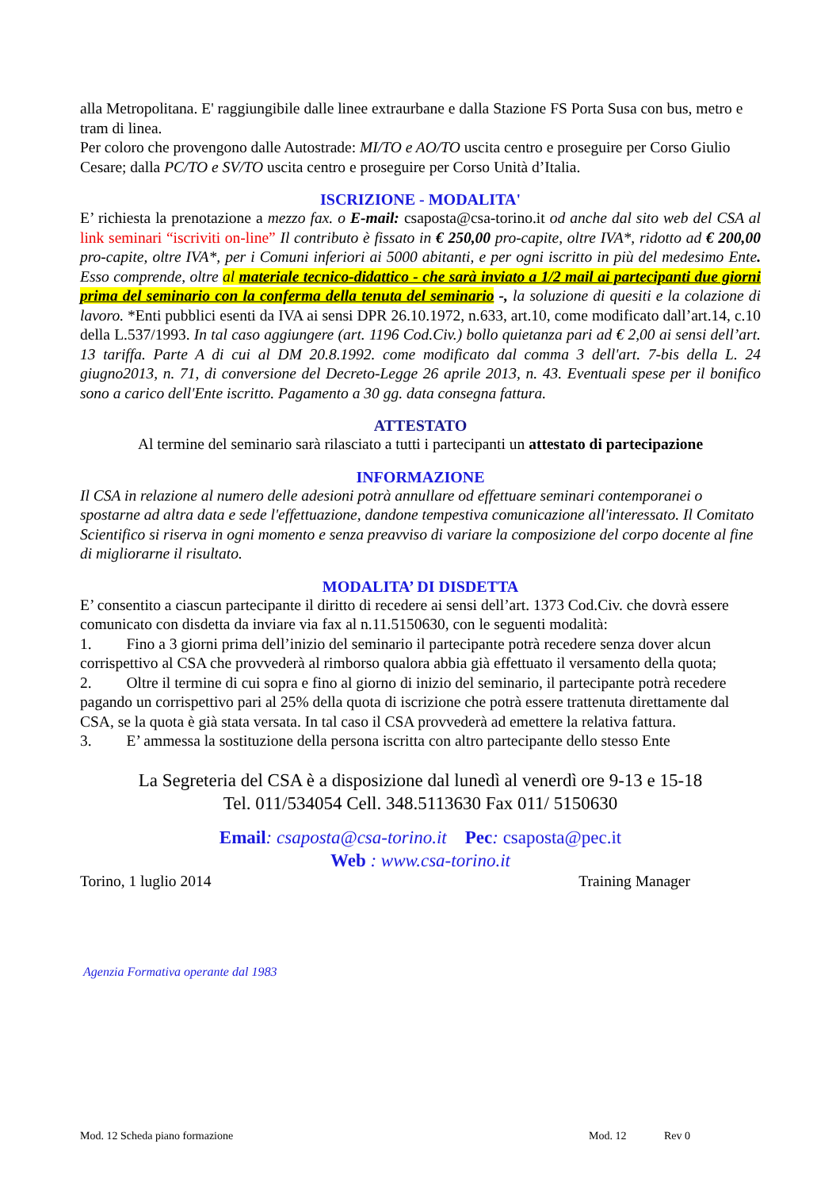alla Metropolitana. E' raggiungibile dalle linee extraurbane e dalla Stazione FS Porta Susa con bus, metro e tram di linea.
Per coloro che provengono dalle Autostrade: MI/TO e AO/TO uscita centro e proseguire per Corso Giulio Cesare; dalla PC/TO e SV/TO uscita centro e proseguire per Corso Unità d’Italia.
ISCRIZIONE - MODALITA'
E’ richiesta la prenotazione a mezzo fax. o E-mail: csaposta@csa-torino.it od anche dal sito web del CSA al link seminari “iscriviti on-line” Il contributo è fissato in € 250,00 pro-capite, oltre IVA*, ridotto ad € 200,00 pro-capite, oltre IVA*, per i Comuni inferiori ai 5000 abitanti, e per ogni iscritto in più del medesimo Ente. Esso comprende, oltre al materiale tecnico-didattico - che sarà inviato a 1/2 mail ai partecipanti due giorni prima del seminario con la conferma della tenuta del seminario -, la soluzione di quesiti e la colazione di lavoro. *Enti pubblici esenti da IVA ai sensi DPR 26.10.1972, n.633, art.10, come modificato dall’art.14, c.10 della L.537/1993. In tal caso aggiungere (art. 1196 Cod.Civ.) bollo quietanza pari ad € 2,00 ai sensi dell’art. 13 tariffa. Parte A di cui al DM 20.8.1992. come modificato dal comma 3 dell'art. 7-bis della L. 24 giugno2013, n. 71, di conversione del Decreto-Legge 26 aprile 2013, n. 43. Eventuali spese per il bonifico sono a carico dell'Ente iscritto. Pagamento a 30 gg. data consegna fattura.
ATTESTATO
Al termine del seminario sarà rilasciato a tutti i partecipanti un attestato di partecipazione
INFORMAZIONE
Il CSA in relazione al numero delle adesioni potrà annullare od effettuare seminari contemporanei o spostarne ad altra data e sede l'effettuazione, dandone tempestiva comunicazione all'interessato. Il Comitato Scientifico si riserva in ogni momento e senza preavviso di variare la composizione del corpo docente al fine di migliorarne il risultato.
MODALITA’ DI DISDETTA
E’ consentito a ciascun partecipante il diritto di recedere ai sensi dell’art. 1373 Cod.Civ. che dovrà essere comunicato con disdetta da inviare via fax al n.11.5150630, con le seguenti modalità:
1. Fino a 3 giorni prima dell’inizio del seminario il partecipante potrà recedere senza dover alcun corrispettivo al CSA che provvederà al rimborso qualora abbia già effettuato il versamento della quota;
2. Oltre il termine di cui sopra e fino al giorno di inizio del seminario, il partecipante potrà recedere pagando un corrispettivo pari al 25% della quota di iscrizione che potrà essere trattenuta direttamente dal CSA, se la quota è già stata versata. In tal caso il CSA provvederà ad emettere la relativa fattura.
3. E’ ammessa la sostituzione della persona iscritta con altro partecipante dello stesso Ente
La Segreteria del CSA è a disposizione dal lunedì al venerdì ore 9-13 e 15-18
Tel. 011/534054 Cell. 348.5113630 Fax 011/ 5150630
Email: csaposta@csa-torino.it Pec: csaposta@pec.it
Web : www.csa-torino.it
Torino, 1 luglio 2014 Training Manager
Agenzia Formativa operante dal 1983
Mod. 12 Scheda piano formazione Mod. 12 Rev 0